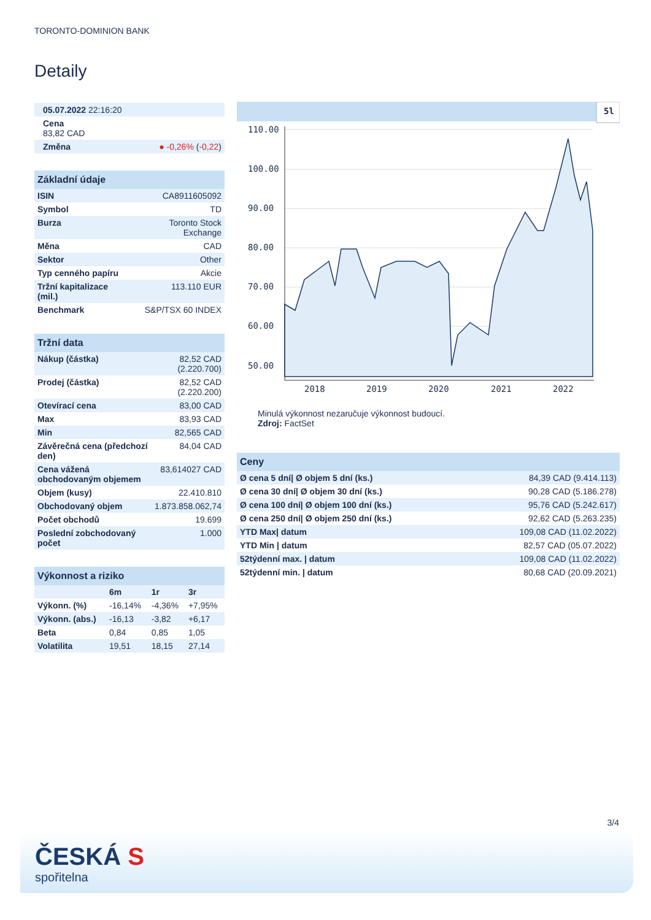TORONTO-DOMINION BANK
Detaily
| 05.07.2022 22:16:20 | |
| Cena 83,82 CAD | |
| Změna | ● -0,26% ( -0,22 ) |
| Základní údaje | |
| --- | --- |
| ISIN | CA8911605092 |
| Symbol | TD |
| Burza | Toronto Stock Exchange |
| Měna | CAD |
| Sektor | Other |
| Typ cenného papíru | Akcie |
| Tržní kapitalizace (mil.) | 113.110 EUR |
| Benchmark | S&P/TSX 60 INDEX |
| Tržní data | |
| --- | --- |
| Nákup (částka) | 82,52 CAD (2.220.700) |
| Prodej (částka) | 82,52 CAD (2.220.200) |
| Otevírací cena | 83,00 CAD |
| Max | 83,93 CAD |
| Min | 82,565 CAD |
| Závěrečná cena (předchozí den) | 84,04 CAD |
| Cena vážená obchodovaným objemem | 83,614027 CAD |
| Objem (kusy) | 22.410.810 |
| Obchodovaný objem | 1.873.858.062,74 |
| Počet obchodů | 19.699 |
| Poslední zobchodovaný počet | 1.000 |
| Výkonnost a riziko | | | |
| --- | --- | --- | --- |
| | 6m | 1r | 3r |
| Výkonn. (%) | -16,14% | -4,36% | +7,95% |
| Výkonn. (abs.) | -16,13 | -3,82 | +6,17 |
| Beta | 0,84 | 0,85 | 1,05 |
| Volatilita | 19,51 | 18,15 | 27,14 |
5l
110.00
100.00
90.00
80.00
70.00
60.00
50.00
2018
2019
2020
2021
2022
Minulá výkonnost nezaručuje výkonnost budoucí.
Zdroj: FactSet
| Ceny | |
| --- | --- |
| Ø cena 5 dní/ Ø objem 5 dní (ks.) | 84,39 CAD (9.414.113) |
| Ø cena 30 dní/ Ø objem 30 dní (ks.) | 90,28 CAD (5.186.278) |
| Ø cena 100 dní/ Ø objem 100 dní (ks.) | 95,76 CAD (5.242.617) |
| Ø cena 250 dní/ Ø objem 250 dní (ks.) | 92,62 CAD (5.263.235) |
| YTD Max/ datum | 109,08 CAD (11.02.2022) |
| YTD Min / datum | 82,57 CAD (05.07.2022) |
| 52týdenní max. / datum | 109,08 CAD (11.02.2022) |
| 52týdenní min. / datum | 80,68 CAD (20.09.2021) |
3/4
ČESKÁ S
spořitelna